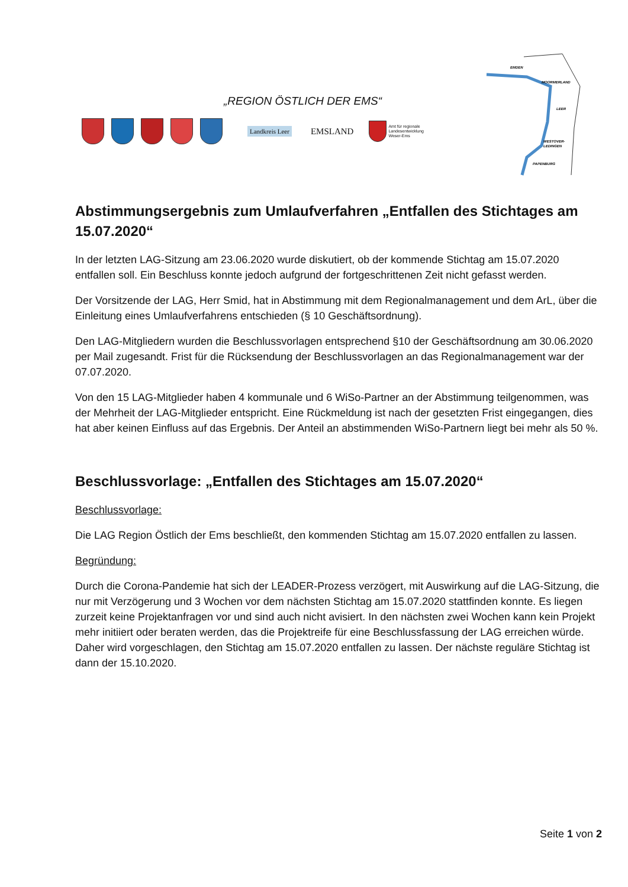„REGION ÖSTLICH DER EMS“
Landkreis Leer
EMSLAND
Amt für regionale
Landesentwicklung
Weser-Ems
EMDEN
MOORMERLAND
LEER
WESTOVER-
LEDINGEN
PAPENBURG
Abstimmungsergebnis zum Umlaufverfahren „Entfallen des Stichtages am 15.07.2020“
In der letzten LAG-Sitzung am 23.06.2020 wurde diskutiert, ob der kommende Stichtag am 15.07.2020 entfallen soll. Ein Beschluss konnte jedoch aufgrund der fortgeschrittenen Zeit nicht gefasst werden.
Der Vorsitzende der LAG, Herr Smid, hat in Abstimmung mit dem Regionalmanagement und dem ArL, über die Einleitung eines Umlaufverfahrens entschieden (§ 10 Geschäftsordnung).
Den LAG-Mitgliedern wurden die Beschlussvorlagen entsprechend §10 der Geschäftsordnung am 30.06.2020 per Mail zugesandt. Frist für die Rücksendung der Beschlussvorlagen an das Regionalmanagement war der 07.07.2020.
Von den 15 LAG-Mitglieder haben 4 kommunale und 6 WiSo-Partner an der Abstimmung teilgenommen, was der Mehrheit der LAG-Mitglieder entspricht. Eine Rückmeldung ist nach der gesetzten Frist eingegangen, dies hat aber keinen Einfluss auf das Ergebnis. Der Anteil an abstimmenden WiSo-Partnern liegt bei mehr als 50 %.
Beschlussvorlage: „Entfallen des Stichtages am 15.07.2020“
Beschlussvorlage:
Die LAG Region Östlich der Ems beschließt, den kommenden Stichtag am 15.07.2020 entfallen zu lassen.
Begründung:
Durch die Corona-Pandemie hat sich der LEADER-Prozess verzögert, mit Auswirkung auf die LAG-Sitzung, die nur mit Verzögerung und 3 Wochen vor dem nächsten Stichtag am 15.07.2020 stattfinden konnte. Es liegen zurzeit keine Projektanfragen vor und sind auch nicht avisiert. In den nächsten zwei Wochen kann kein Projekt mehr initiiert oder beraten werden, das die Projektreife für eine Beschlussfassung der LAG erreichen würde. Daher wird vorgeschlagen, den Stichtag am 15.07.2020 entfallen zu lassen. Der nächste reguläre Stichtag ist dann der 15.10.2020.
Seite 1 von 2